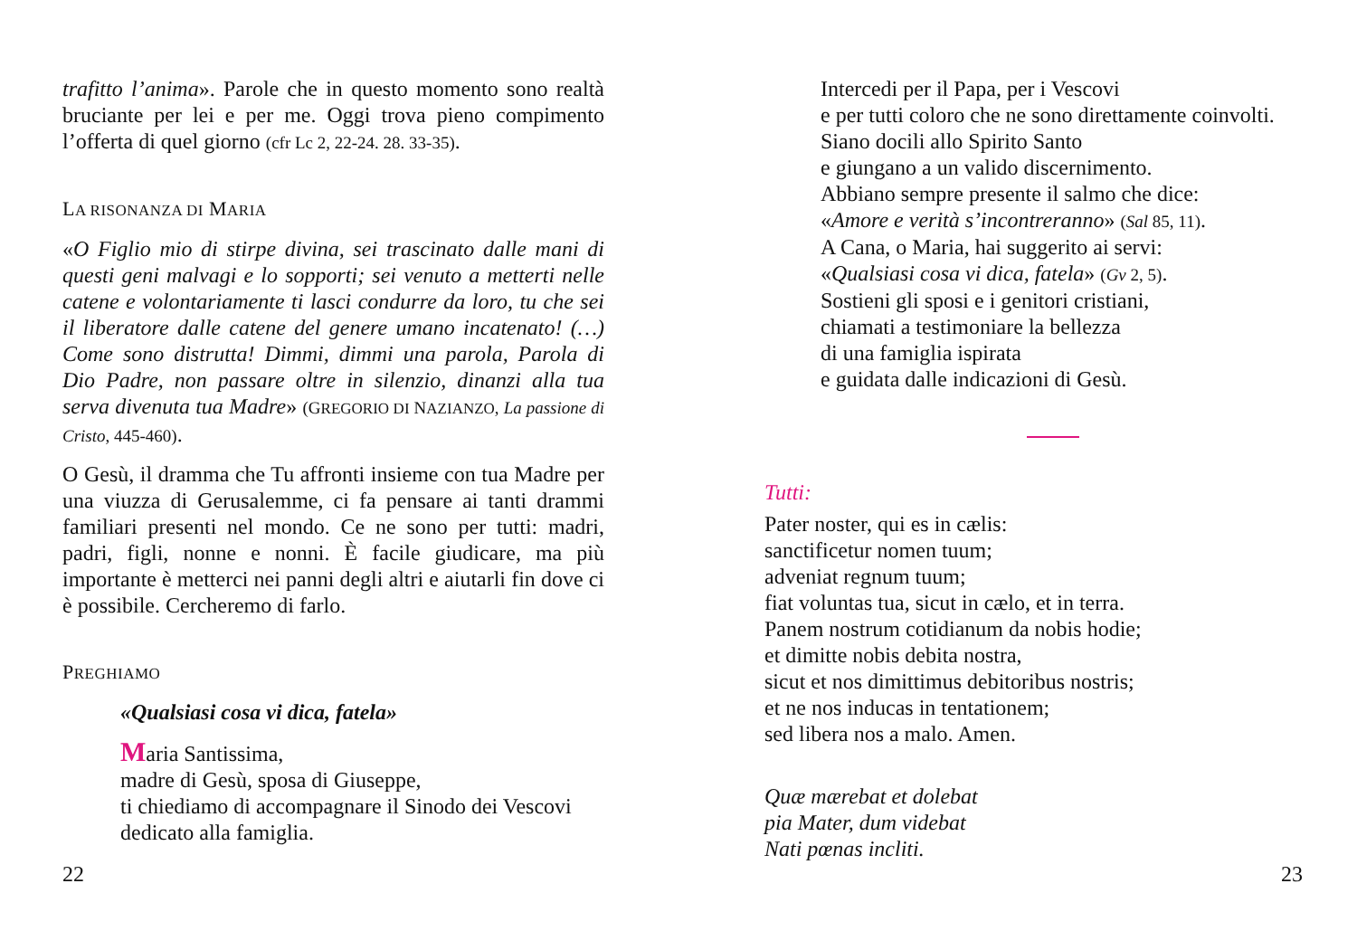trafitto l’anima». Parole che in questo momento sono realtà bruciante per lei e per me. Oggi trova pieno compimento l’offerta di quel giorno (cfr Lc 2, 22-24. 28. 33-35).
LA RISONANZA DI MARIA
«O Figlio mio di stirpe divina, sei trascinato dalle mani di questi geni malvagi e lo sopporti; sei venuto a metterti nelle catene e volontariamente ti lasci condurre da loro, tu che sei il liberatore dalle catene del genere umano incatenato! (…) Come sono distrutta! Dimmi, dimmi una parola, Parola di Dio Padre, non passare oltre in silenzio, dinanzi alla tua serva divenuta tua Madre» (GREGORIO DI NAZIANZO, La passione di Cristo, 445-460).
O Gesù, il dramma che Tu affronti insieme con tua Madre per una viuzza di Gerusalemme, ci fa pensare ai tanti drammi familiari presenti nel mondo. Ce ne sono per tutti: madri, padri, figli, nonne e nonni. È facile giudicare, ma più importante è metterci nei panni degli altri e aiutarli fin dove ci è possibile. Cercheremo di farlo.
PREGHIAMO
«Qualsiasi cosa vi dica, fatela»
Maria Santissima,
madre di Gesù, sposa di Giuseppe,
ti chiediamo di accompagnare il Sinodo dei Vescovi
dedicato alla famiglia.
22
Intercedi per il Papa, per i Vescovi
e per tutti coloro che ne sono direttamente coinvolti.
Siano docili allo Spirito Santo
e giungano a un valido discernimento.
Abbiano sempre presente il salmo che dice:
«Amore e verità s’incontreranno» (Sal 85, 11).
A Cana, o Maria, hai suggerito ai servi:
«Qualsiasi cosa vi dica, fatela» (Gv 2, 5).
Sostieni gli sposi e i genitori cristiani,
chiamati a testimoniare la bellezza
di una famiglia ispirata
e guidata dalle indicazioni di Gesù.
Tutti:
Pater noster, qui es in cælis:
sanctificetur nomen tuum;
adveniat regnum tuum;
fiat voluntas tua, sicut in cælo, et in terra.
Panem nostrum cotidianum da nobis hodie;
et dimitte nobis debita nostra,
sicut et nos dimittimus debitoribus nostris;
et ne nos inducas in tentationem;
sed libera nos a malo. Amen.
Quæ mærebat et dolebat
pia Mater, dum videbat
Nati pœnas incliti.
23